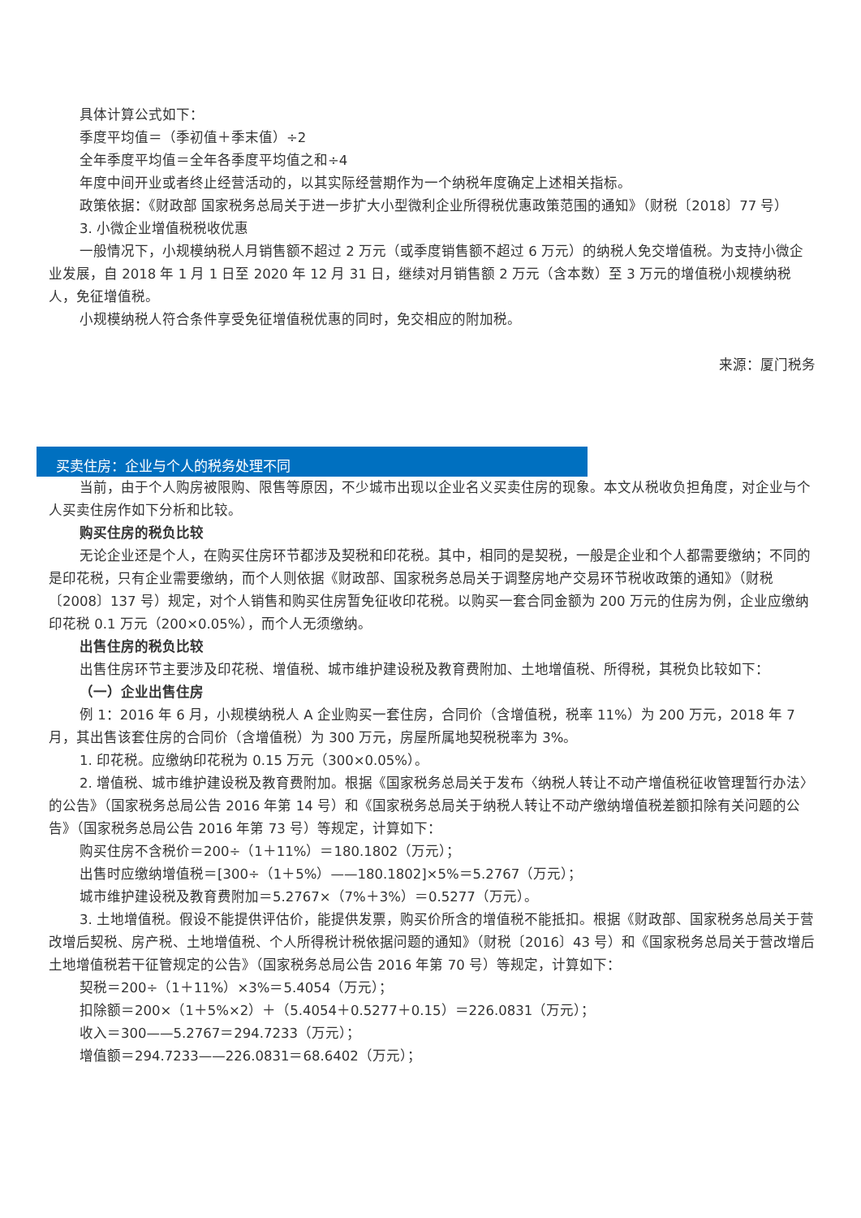具体计算公式如下：
季度平均值＝（季初值＋季末值）÷2
全年季度平均值＝全年各季度平均值之和÷4
年度中间开业或者终止经营活动的，以其实际经营期作为一个纳税年度确定上述相关指标。
政策依据：《财政部 国家税务总局关于进一步扩大小型微利企业所得税优惠政策范围的通知》（财税〔2018〕77 号）
3. 小微企业增值税税收优惠
一般情况下，小规模纳税人月销售额不超过 2 万元（或季度销售额不超过 6 万元）的纳税人免交增值税。为支持小微企业发展，自 2018 年 1 月 1 日至 2020 年 12 月 31 日，继续对月销售额 2 万元（含本数）至 3 万元的增值税小规模纳税人，免征增值税。
小规模纳税人符合条件享受免征增值税优惠的同时，免交相应的附加税。
来源：厦门税务
买卖住房：企业与个人的税务处理不同
当前，由于个人购房被限购、限售等原因，不少城市出现以企业名义买卖住房的现象。本文从税收负担角度，对企业与个人买卖住房作如下分析和比较。
购买住房的税负比较
无论企业还是个人，在购买住房环节都涉及契税和印花税。其中，相同的是契税，一般是企业和个人都需要缴纳；不同的是印花税，只有企业需要缴纳，而个人则依据《财政部、国家税务总局关于调整房地产交易环节税收政策的通知》（财税〔2008〕137 号）规定，对个人销售和购买住房暂免征收印花税。以购买一套合同金额为 200 万元的住房为例，企业应缴纳印花税 0.1 万元（200×0.05%），而个人无须缴纳。
出售住房的税负比较
出售住房环节主要涉及印花税、增值税、城市维护建设税及教育费附加、土地增值税、所得税，其税负比较如下：
（一）企业出售住房
例 1：2016 年 6 月，小规模纳税人 A 企业购买一套住房，合同价（含增值税，税率 11%）为 200 万元，2018 年 7 月，其出售该套住房的合同价（含增值税）为 300 万元，房屋所属地契税税率为 3%。
1. 印花税。应缴纳印花税为 0.15 万元（300×0.05%）。
2. 增值税、城市维护建设税及教育费附加。根据《国家税务总局关于发布〈纳税人转让不动产增值税征收管理暂行办法〉的公告》（国家税务总局公告 2016 年第 14 号）和《国家税务总局关于纳税人转让不动产缴纳增值税差额扣除有关问题的公告》（国家税务总局公告 2016 年第 73 号）等规定，计算如下：
购买住房不含税价＝200÷（1＋11%）＝180.1802（万元）；
出售时应缴纳增值税＝[300÷（1＋5%）——180.1802]×5%＝5.2767（万元）；
城市维护建设税及教育费附加＝5.2767×（7%＋3%）＝0.5277（万元）。
3. 土地增值税。假设不能提供评估价，能提供发票，购买价所含的增值税不能抵扣。根据《财政部、国家税务总局关于营改增后契税、房产税、土地增值税、个人所得税计税依据问题的通知》（财税〔2016〕43 号）和《国家税务总局关于营改增后土地增值税若干征管规定的公告》（国家税务总局公告 2016 年第 70 号）等规定，计算如下：
契税＝200÷（1＋11%）×3%＝5.4054（万元）；
扣除额＝200×（1＋5%×2）＋（5.4054＋0.5277＋0.15）＝226.0831（万元）；
收入＝300——5.2767＝294.7233（万元）；
增值额＝294.7233——226.0831＝68.6402（万元）；